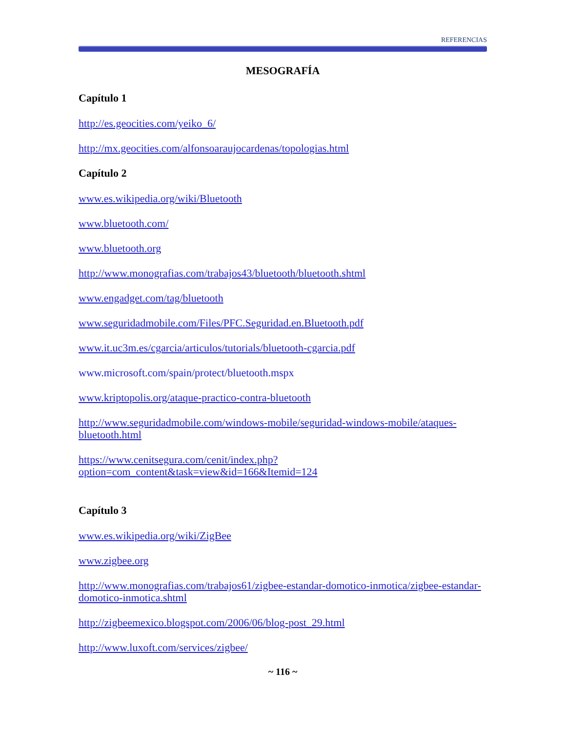REFERENCIAS
MESOGRAFÍA
Capítulo 1
http://es.geocities.com/yeiko_6/
http://mx.geocities.com/alfonsoaraujocardenas/topologias.html
Capítulo 2
www.es.wikipedia.org/wiki/Bluetooth
www.bluetooth.com/
www.bluetooth.org
http://www.monografias.com/trabajos43/bluetooth/bluetooth.shtml
www.engadget.com/tag/bluetooth
www.seguridadmobile.com/Files/PFC.Seguridad.en.Bluetooth.pdf
www.it.uc3m.es/cgarcia/articulos/tutorials/bluetooth-cgarcia.pdf
www.microsoft.com/spain/protect/bluetooth.mspx
www.kriptopolis.org/ataque-practico-contra-bluetooth
http://www.seguridadmobile.com/windows-mobile/seguridad-windows-mobile/ataques-bluetooth.html
https://www.cenitsegura.com/cenit/index.php?option=com_content&task=view&id=166&Itemid=124
Capítulo 3
www.es.wikipedia.org/wiki/ZigBee
www.zigbee.org
http://www.monografias.com/trabajos61/zigbee-estandar-domotico-inmotica/zigbee-estandar-domotico-inmotica.shtml
http://zigbeemexico.blogspot.com/2006/06/blog-post_29.html
http://www.luxoft.com/services/zigbee/
~ 116 ~